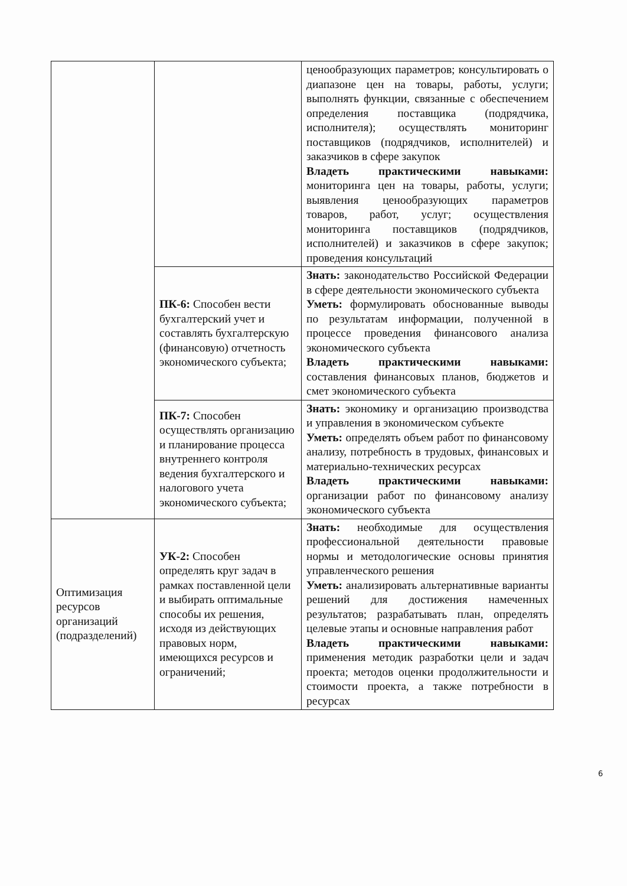| | | ценообразующих параметров; консультировать о диапазоне цен на товары, работы, услуги; выполнять функции, связанные с обеспечением определения поставщика (подрядчика, исполнителя); осуществлять мониторинг поставщиков (подрядчиков, исполнителей) и заказчиков в сфере закупок Владеть практическими навыками: мониторинга цен на товары, работы, услуги; выявления ценообразующих параметров товаров, работ, услуг; осуществления мониторинга поставщиков (подрядчиков, исполнителей) и заказчиков в сфере закупок; проведения консультаций |
| | ПК-6: Способен вести бухгалтерский учет и составлять бухгалтерскую (финансовую) отчетность экономического субъекта; | Знать: законодательство Российской Федерации в сфере деятельности экономического субъекта Уметь: формулировать обоснованные выводы по результатам информации, полученной в процессе проведения финансового анализа экономического субъекта Владеть практическими навыками: составления финансовых планов, бюджетов и смет экономического субъекта |
| | ПК-7: Способен осуществлять организацию и планирование процесса внутреннего контроля ведения бухгалтерского и налогового учета экономического субъекта; | Знать: экономику и организацию производства и управления в экономическом субъекте Уметь: определять объем работ по финансовому анализу, потребность в трудовых, финансовых и материально-технических ресурсах Владеть практическими навыками: организации работ по финансовому анализу экономического субъекта |
| Оптимизация ресурсов организаций (подразделений) | УК-2: Способен определять круг задач в рамках поставленной цели и выбирать оптимальные способы их решения, исходя из действующих правовых норм, имеющихся ресурсов и ограничений; | Знать: необходимые для осуществления профессиональной деятельности правовые нормы и методологические основы принятия управленческого решения Уметь: анализировать альтернативные варианты решений для достижения намеченных результатов; разрабатывать план, определять целевые этапы и основные направления работ Владеть практическими навыками: применения методик разработки цели и задач проекта; методов оценки продолжительности и стоимости проекта, а также потребности в ресурсах |
6